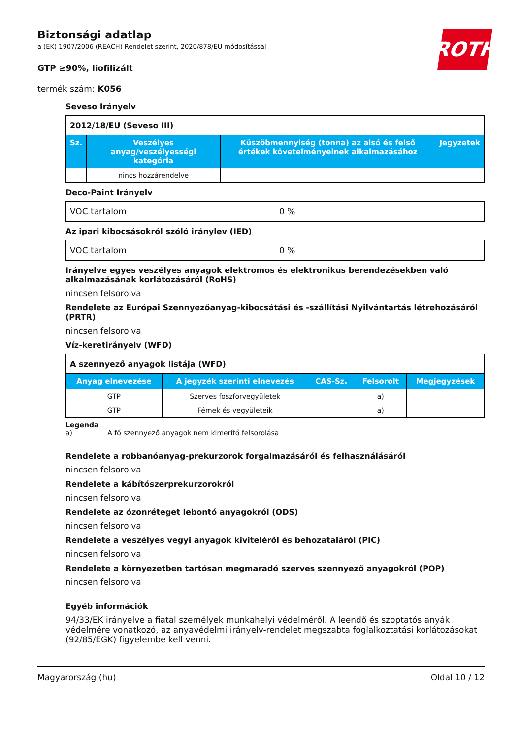ROTH
Biztonsági adatlap
a (EK) 1907/2006 (REACH) Rendelet szerint, 2020/878/EU módosítással
GTP ≥90%, liofilizált
termék szám: K056
Seveso Irányelv
| 2012/18/EU (Seveso III) | | | |
| Sz. | Veszélyes anyag/veszélyességi kategória | Küszöbmennyiség (tonna) az alsó és felső értékek követelményeinek alkalmazásához | Jegyzetek |
| | nincs hozzárendelve | | |
Deco-Paint Irányelv
| VOC tartalom | 0 % |
Az ipari kibocsásokról szóló iránylev (IED)
| VOC tartalom | 0 % |
Irányelve egyes veszélyes anyagok elektromos és elektronikus berendezésekben való alkalmazásának korlátozásáról (RoHS)
nincsen felsorolva
Rendelete az Európai Szennyezőanyag-kibocsátási és -szállítási Nyilvántartás létrehozásáról (PRTR)
nincsen felsorolva
Víz-keretirányelv (WFD)
| A szennyező anyagok listája (WFD) | | | | |
| Anyag elnevezése | A jegyzék szerinti elnevezés | CAS-Sz. | Felsorolt | Megjegyzések |
| GTP | Szerves foszforvegyületek | | a) | |
| GTP | Fémek és vegyületeik | | a) | |
Legenda
a) A fő szennyező anyagok nem kimerítő felsorolása
Rendelete a robbanóanyag-prekurzorok forgalmazásáról és felhasználásáról
nincsen felsorolva
Rendelete a kábítószerprekurzorokról
nincsen felsorolva
Rendelete az ózonréteget lebontó anyagokról (ODS)
nincsen felsorolva
Rendelete a veszélyes vegyi anyagok kiviteléről és behozataláról (PIC)
nincsen felsorolva
Rendelete a környezetben tartósan megmaradó szerves szennyező anyagokról (POP)
nincsen felsorolva
Egyéb információk
94/33/EK irányelve a fiatal személyek munkahelyi védelméről. A leendő és szoptatós anyák védelmére vonatkozó, az anyavédelmi irányelv-rendelet megszabta foglalkoztatási korlátozásokat (92/85/EGK) figyelembe kell venni.
Magyarország (hu) Oldal 10 / 12